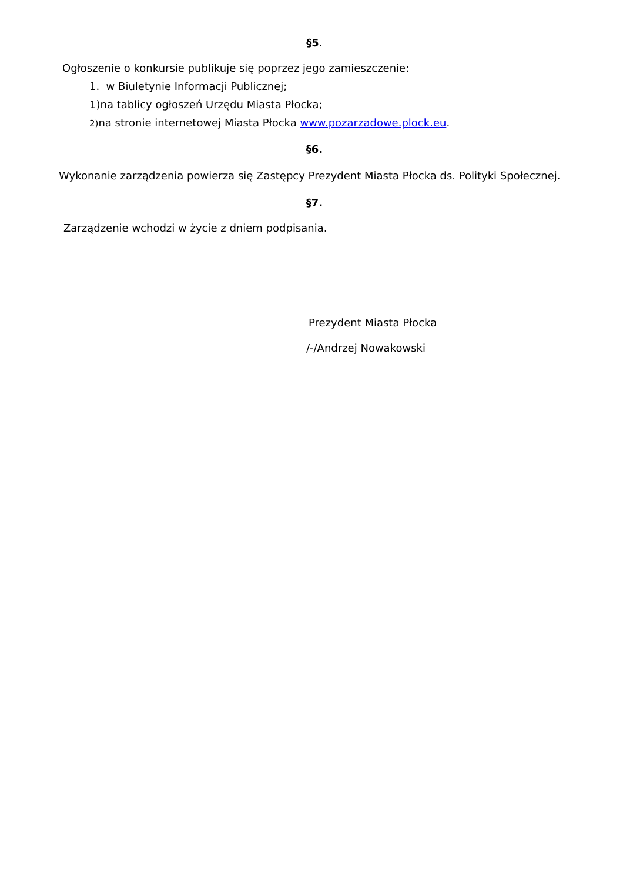§5.
Ogłoszenie o konkursie publikuje się poprzez jego zamieszczenie:
1. w Biuletynie Informacji Publicznej;
1)na tablicy ogłoszeń Urzędu Miasta Płocka;
2) na stronie internetowej Miasta Płocka www.pozarzadowe.plock.eu.
§6.
Wykonanie zarządzenia powierza się Zastępcy Prezydent Miasta Płocka ds. Polityki Społecznej.
§7.
Zarządzenie wchodzi w życie z dniem podpisania.
Prezydent Miasta Płocka
/-/Andrzej Nowakowski